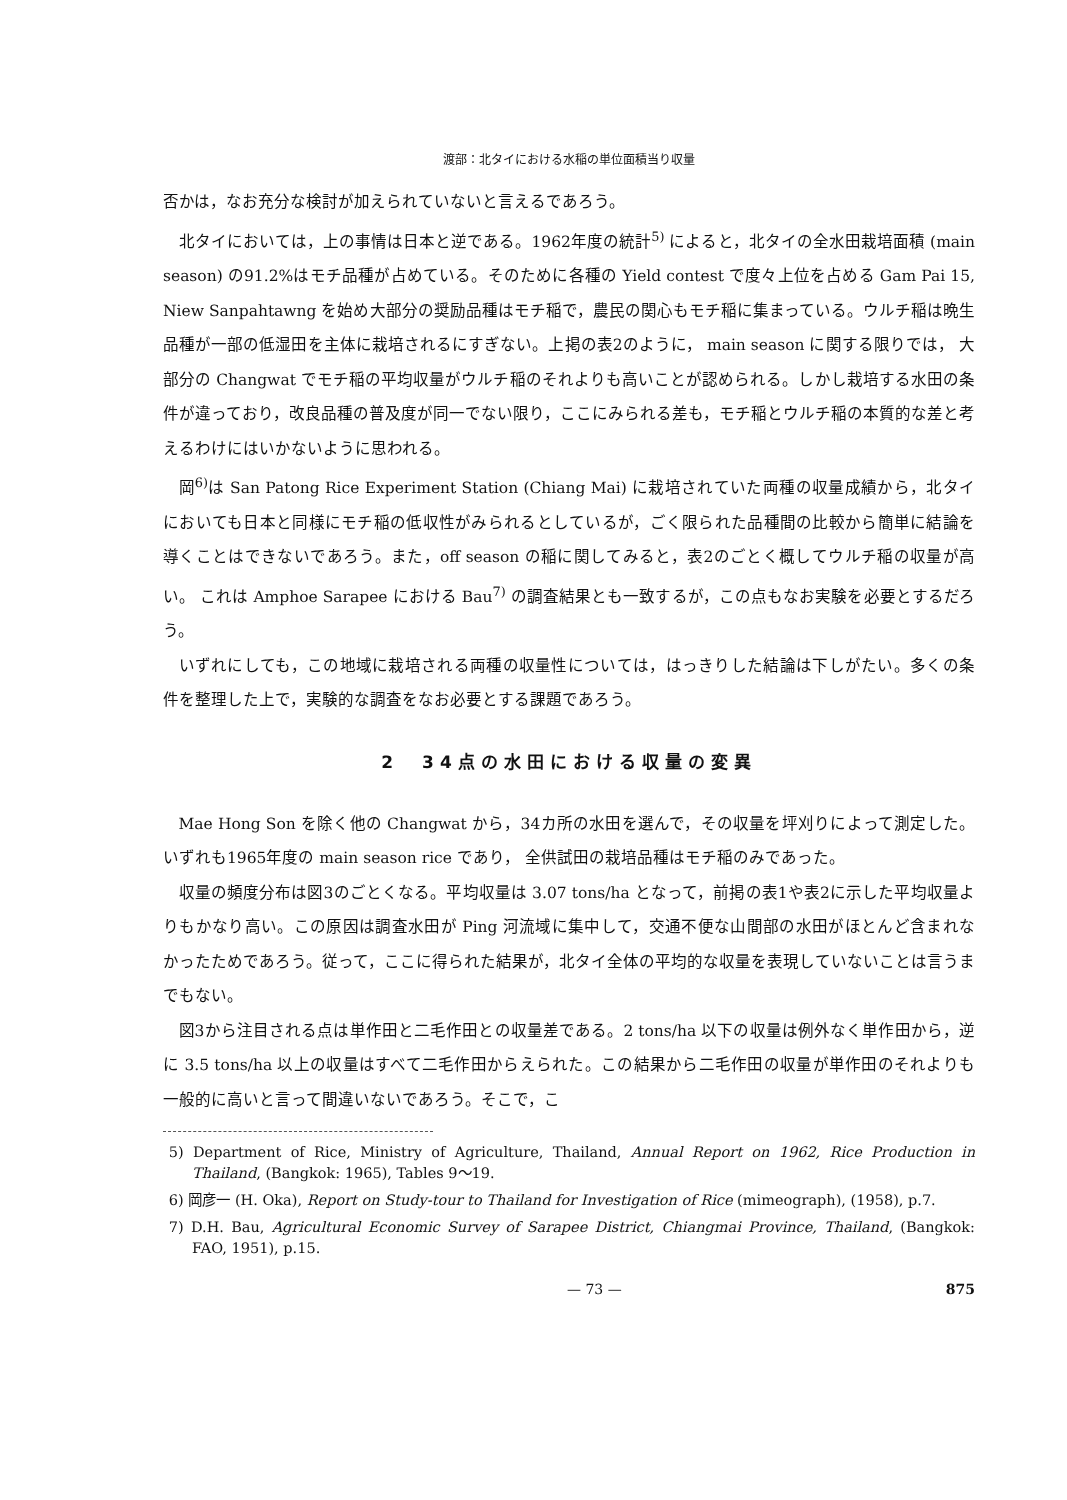渡部：北タイにおける水稲の単位面積当り収量
否かは，なお充分な検討が加えられていないと言えるであろう。
北タイにおいては，上の事情は日本と逆である。1962年度の統計<sup>5)</sup> によると，北タイの全水田栽培面積 (main season) の91.2%はモチ品種が占めている。そのために各種の Yield contest で度々上位を占める Gam Pai 15, Niew Sanpahtawng を始め大部分の奨励品種はモチ稲で，農民の関心もモチ稲に集まっている。ウルチ稲は晩生品種が一部の低湿田を主体に栽培されるにすぎない。上掲の表2のように， main season に関する限りでは， 大部分の Changwat でモチ稲の平均収量がウルチ稲のそれよりも高いことが認められる。しかし栽培する水田の条件が違っており，改良品種の普及度が同一でない限り，ここにみられる差も，モチ稲とウルチ稲の本質的な差と考えるわけにはいかないように思われる。
岡<sup>6)</sup>は San Patong Rice Experiment Station (Chiang Mai) に栽培されていた両種の収量成績から，北タイにおいても日本と同様にモチ稲の低収性がみられるとしているが，ごく限られた品種間の比較から簡単に結論を導くことはできないであろう。また，off season の稲に関してみると，表2のごとく概してウルチ稲の収量が高い。 これは Amphoe Sarapee における Bau<sup>7)</sup> の調査結果とも一致するが，この点もなお実験を必要とするだろう。
いずれにしても，この地域に栽培される両種の収量性については，はっきりした結論は下しがたい。多くの条件を整理した上で，実験的な調査をなお必要とする課題であろう。
2　34点の水田における収量の変異
Mae Hong Son を除く他の Changwat から，34カ所の水田を選んで，その収量を坪刈りによって測定した。 いずれも1965年度の main season rice であり， 全供試田の栽培品種はモチ稲のみであった。
収量の頻度分布は図3のごとくなる。平均収量は 3.07 tons/ha となって，前掲の表1や表2に示した平均収量よりもかなり高い。この原因は調査水田が Ping 河流域に集中して，交通不便な山間部の水田がほとんど含まれなかったためであろう。従って，ここに得られた結果が，北タイ全体の平均的な収量を表現していないことは言うまでもない。
図3から注目される点は単作田と二毛作田との収量差である。2 tons/ha 以下の収量は例外なく単作田から，逆に 3.5 tons/ha 以上の収量はすべて二毛作田からえられた。この結果から二毛作田の収量が単作田のそれよりも一般的に高いと言って間違いないであろう。そこで，こ
5) Department of Rice, Ministry of Agriculture, Thailand, Annual Report on 1962, Rice Production in Thailand, (Bangkok: 1965), Tables 9～19.
6) 岡彦一 (H. Oka), Report on Study-tour to Thailand for Investigation of Rice (mimeograph), (1958), p.7.
7) D.H. Bau, Agricultural Economic Survey of Sarapee District, Chiangmai Province, Thailand, (Bangkok: FAO, 1951), p.15.
— 73 — 875